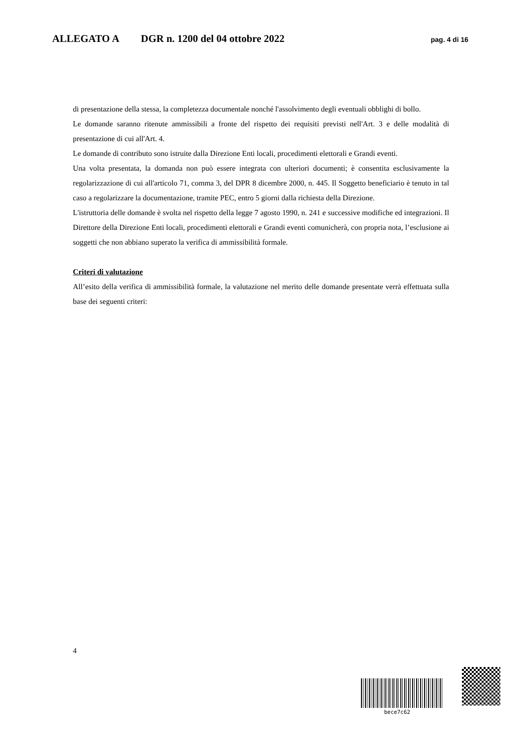ALLEGATO A DGR n. 1200 del 04 ottobre 2022 pag. 4 di 16
di presentazione della stessa, la completezza documentale nonché l'assolvimento degli eventuali obblighi di bollo.
Le domande saranno ritenute ammissibili a fronte del rispetto dei requisiti previsti nell'Art. 3 e delle modalità di presentazione di cui all'Art. 4.
Le domande di contributo sono istruite dalla Direzione Enti locali, procedimenti elettorali e Grandi eventi.
Una volta presentata, la domanda non può essere integrata con ulteriori documenti; è consentita esclusivamente la regolarizzazione di cui all'articolo 71, comma 3, del DPR 8 dicembre 2000, n. 445. Il Soggetto beneficiario è tenuto in tal caso a regolarizzare la documentazione, tramite PEC, entro 5 giorni dalla richiesta della Direzione.
L'istruttoria delle domande è svolta nel rispetto della legge 7 agosto 1990, n. 241 e successive modifiche ed integrazioni. Il Direttore della Direzione Enti locali, procedimenti elettorali e Grandi eventi comunicherà, con propria nota, l’esclusione ai soggetti che non abbiano superato la verifica di ammissibilità formale.
Criteri di valutazione
All’esito della verifica di ammissibilità formale, la valutazione nel merito delle domande presentate verrà effettuata sulla base dei seguenti criteri:
4
bece7c62